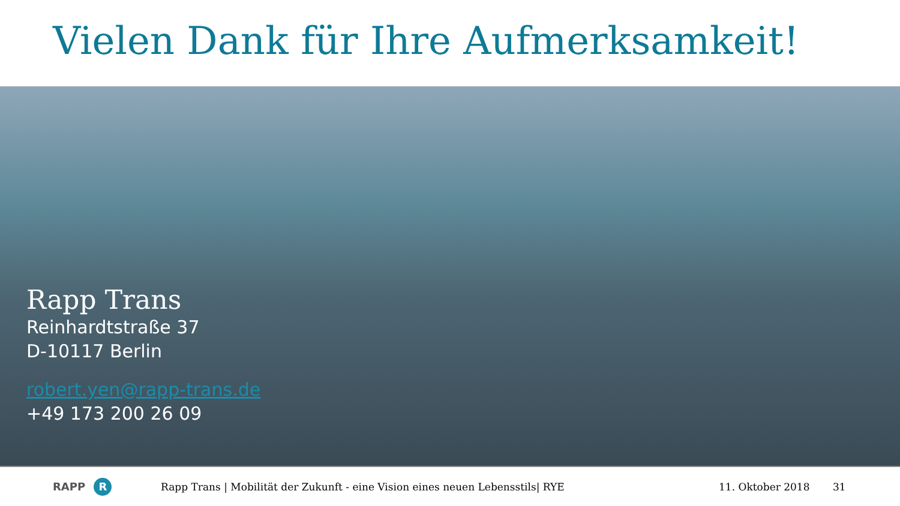Vielen Dank für Ihre Aufmerksamkeit!
Rapp Trans
Reinhardtstraße 37
D-10117 Berlin
robert.yen@rapp-trans.de
+49 173 200 26 09
RAPP R
Rapp Trans | Mobilität der Zukunft - eine Vision eines neuen Lebensstils| RYE 11. Oktober 2018 31